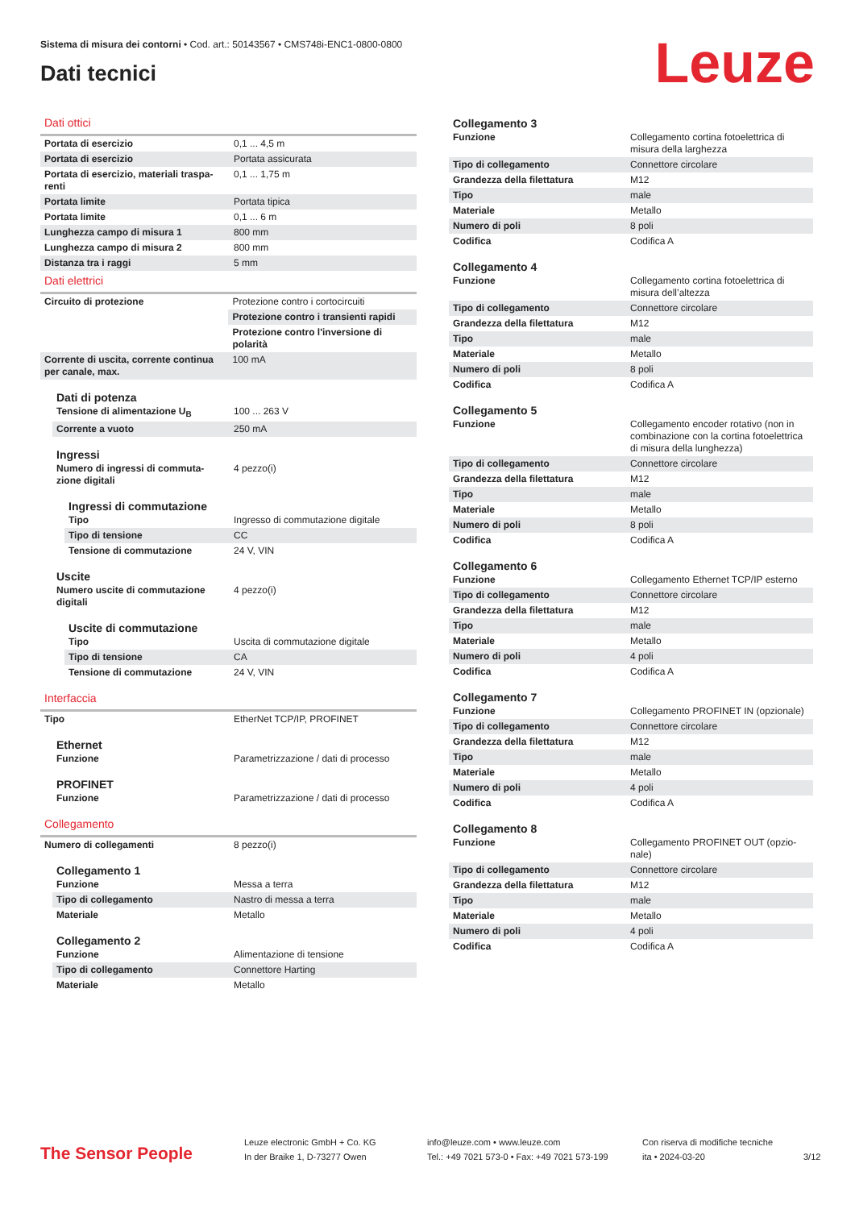Sistema di misura dei contorni • Cod. art.: 50143567 • CMS748i-ENC1-0800-0800
Dati tecnici
Leuze
Dati ottici
| Portata di esercizio | 0,1 ... 4,5 m |
| Portata di esercizio | Portata assicurata |
| Portata di esercizio, materiali traspa-renti | 0,1 ... 1,75 m |
| Portata limite | Portata tipica |
| Portata limite | 0,1 ... 6 m |
| Lunghezza campo di misura 1 | 800 mm |
| Lunghezza campo di misura 2 | 800 mm |
| Distanza tra i raggi | 5 mm |
Dati elettrici
| Circuito di protezione | Protezione contro i cortocircuiti |
| | Protezione contro i transienti rapidi |
| | Protezione contro l'inversione di polarità |
| Corrente di uscita, corrente continua per canale, max. | 100 mA |
Dati di potenza
| Tensione di alimentazione U<sub>B</sub> | 100 ... 263 V |
| Corrente a vuoto | 250 mA |
Ingressi
| Numero di ingressi di commuta-zione digitali | 4 pezzo(i) |
Ingressi di commutazione
| Tipo | Ingresso di commutazione digitale |
| Tipo di tensione | CC |
| Tensione di commutazione | 24 V, VIN |
Uscite
| Numero uscite di commutazione digitali | 4 pezzo(i) |
Uscite di commutazione
| Tipo | Uscita di commutazione digitale |
| Tipo di tensione | CA |
| Tensione di commutazione | 24 V, VIN |
Interfaccia
| Tipo | EtherNet TCP/IP, PROFINET |
Ethernet
| Funzione | Parametrizzazione / dati di processo |
PROFINET
| Funzione | Parametrizzazione / dati di processo |
Collegamento
| Numero di collegamenti | 8 pezzo(i) |
Collegamento 1
| Funzione | Messa a terra |
| Tipo di collegamento | Nastro di messa a terra |
| Materiale | Metallo |
Collegamento 2
| Funzione | Alimentazione di tensione |
| Tipo di collegamento | Connettore Harting |
| Materiale | Metallo |
Collegamento 3
| Funzione | Collegamento cortina fotoelettrica di misura della larghezza |
| Tipo di collegamento | Connettore circolare |
| Grandezza della filettatura | M12 |
| Tipo | male |
| Materiale | Metallo |
| Numero di poli | 8 poli |
| Codifica | Codifica A |
Collegamento 4
| Funzione | Collegamento cortina fotoelettrica di misura dell’altezza |
| Tipo di collegamento | Connettore circolare |
| Grandezza della filettatura | M12 |
| Tipo | male |
| Materiale | Metallo |
| Numero di poli | 8 poli |
| Codifica | Codifica A |
Collegamento 5
| Funzione | Collegamento encoder rotativo (non in combinazione con la cortina fotoelettrica di misura della lunghezza) |
| Tipo di collegamento | Connettore circolare |
| Grandezza della filettatura | M12 |
| Tipo | male |
| Materiale | Metallo |
| Numero di poli | 8 poli |
| Codifica | Codifica A |
Collegamento 6
| Funzione | Collegamento Ethernet TCP/IP esterno |
| Tipo di collegamento | Connettore circolare |
| Grandezza della filettatura | M12 |
| Tipo | male |
| Materiale | Metallo |
| Numero di poli | 4 poli |
| Codifica | Codifica A |
Collegamento 7
| Funzione | Collegamento PROFINET IN (opzionale) |
| Tipo di collegamento | Connettore circolare |
| Grandezza della filettatura | M12 |
| Tipo | male |
| Materiale | Metallo |
| Numero di poli | 4 poli |
| Codifica | Codifica A |
Collegamento 8
| Funzione | Collegamento PROFINET OUT (opzio-nale) |
| Tipo di collegamento | Connettore circolare |
| Grandezza della filettatura | M12 |
| Tipo | male |
| Materiale | Metallo |
| Numero di poli | 4 poli |
| Codifica | Codifica A |
The Sensor People
Leuze electronic GmbH + Co. KG
In der Braike 1, D-73277 Owen
info@leuze.com • www.leuze.com
Tel.: +49 7021 573-0 • Fax: +49 7021 573-199
Con riserva di modifiche tecniche
ita • 2024-03-20
3/12